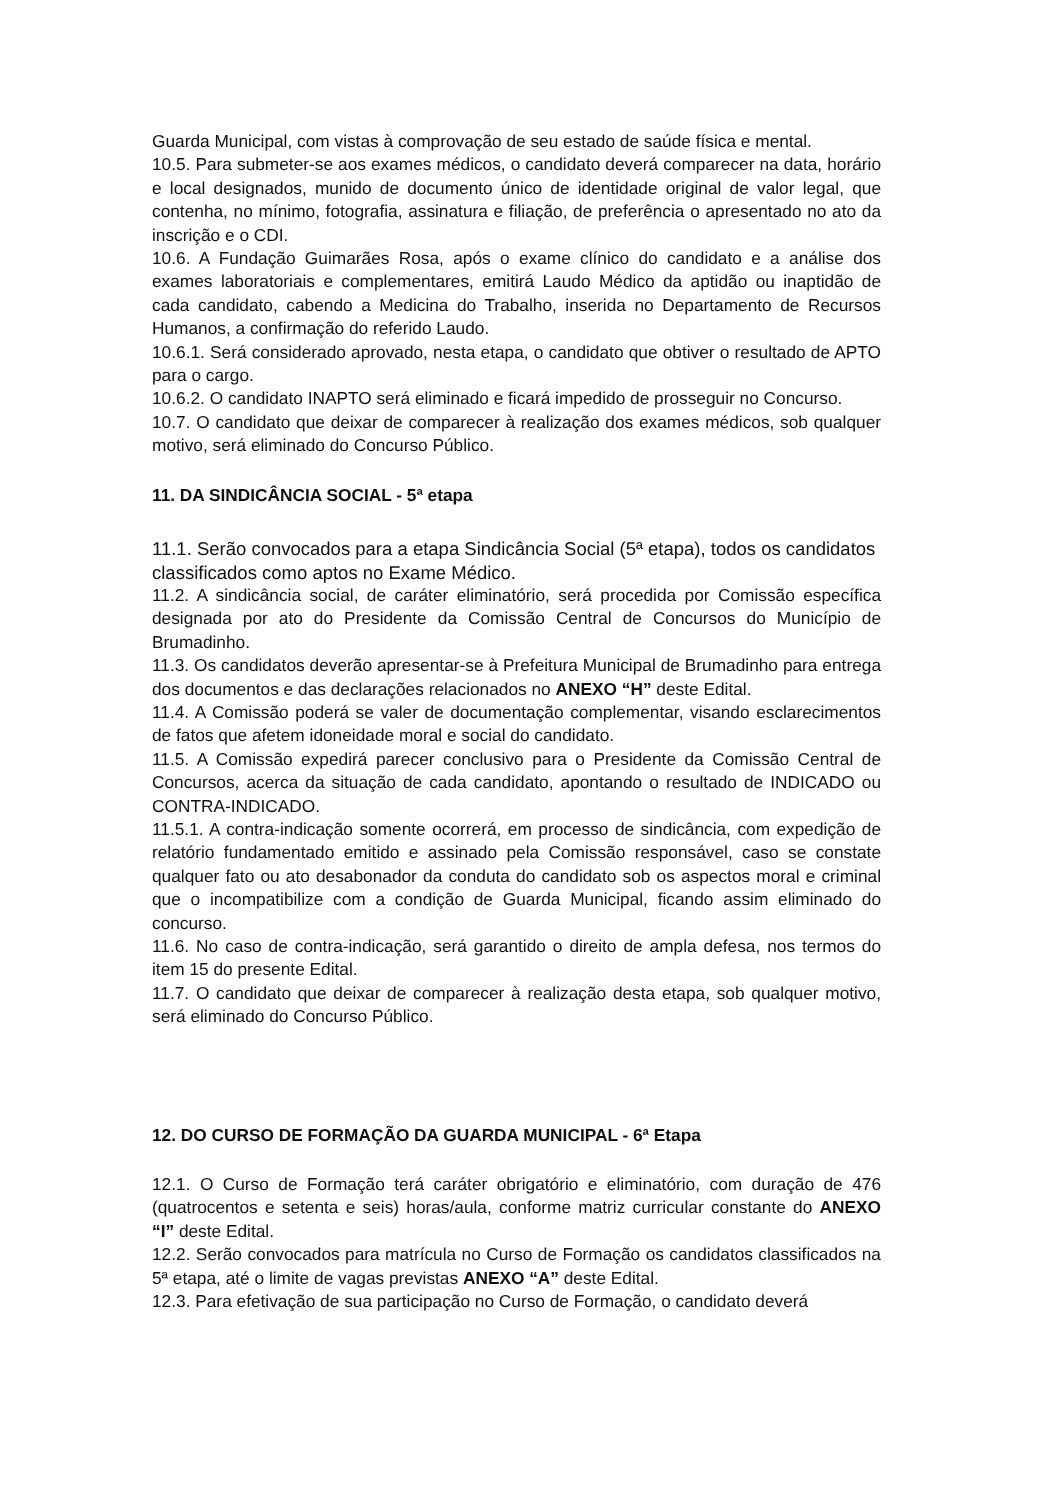Guarda Municipal, com vistas à comprovação de seu estado de saúde física e mental.
10.5. Para submeter-se aos exames médicos, o candidato deverá comparecer na data, horário e local designados, munido de documento único de identidade original de valor legal, que contenha, no mínimo, fotografia, assinatura e filiação, de preferência o apresentado no ato da inscrição e o CDI.
10.6. A Fundação Guimarães Rosa, após o exame clínico do candidato e a análise dos exames laboratoriais e complementares, emitirá Laudo Médico da aptidão ou inaptidão de cada candidato, cabendo a Medicina do Trabalho, inserida no Departamento de Recursos Humanos, a confirmação do referido Laudo.
10.6.1. Será considerado aprovado, nesta etapa, o candidato que obtiver o resultado de APTO para o cargo.
10.6.2. O candidato INAPTO será eliminado e ficará impedido de prosseguir no Concurso.
10.7. O candidato que deixar de comparecer à realização dos exames médicos, sob qualquer motivo, será eliminado do Concurso Público.
11. DA SINDICÂNCIA SOCIAL - 5ª etapa
11.1. Serão convocados para a etapa Sindicância Social (5ª etapa), todos os candidatos classificados como aptos no Exame Médico.
11.2. A sindicância social, de caráter eliminatório, será procedida por Comissão específica designada por ato do Presidente da Comissão Central de Concursos do Município de Brumadinho.
11.3. Os candidatos deverão apresentar-se à Prefeitura Municipal de Brumadinho para entrega dos documentos e das declarações relacionados no ANEXO “H” deste Edital.
11.4. A Comissão poderá se valer de documentação complementar, visando esclarecimentos de fatos que afetem idoneidade moral e social do candidato.
11.5. A Comissão expedirá parecer conclusivo para o Presidente da Comissão Central de Concursos, acerca da situação de cada candidato, apontando o resultado de INDICADO ou CONTRA-INDICADO.
11.5.1. A contra-indicação somente ocorrerá, em processo de sindicância, com expedição de relatório fundamentado emitido e assinado pela Comissão responsável, caso se constate qualquer fato ou ato desabonador da conduta do candidato sob os aspectos moral e criminal que o incompatibilize com a condição de Guarda Municipal, ficando assim eliminado do concurso.
11.6. No caso de contra-indicação, será garantido o direito de ampla defesa, nos termos do item 15 do presente Edital.
11.7. O candidato que deixar de comparecer à realização desta etapa, sob qualquer motivo, será eliminado do Concurso Público.
12. DO CURSO DE FORMAÇÃO DA GUARDA MUNICIPAL - 6ª Etapa
12.1. O Curso de Formação terá caráter obrigatório e eliminatório, com duração de 476 (quatrocentos e setenta e seis) horas/aula, conforme matriz curricular constante do ANEXO “I” deste Edital.
12.2. Serão convocados para matrícula no Curso de Formação os candidatos classificados na 5ª etapa, até o limite de vagas previstas ANEXO “A” deste Edital.
12.3. Para efetivação de sua participação no Curso de Formação, o candidato deverá